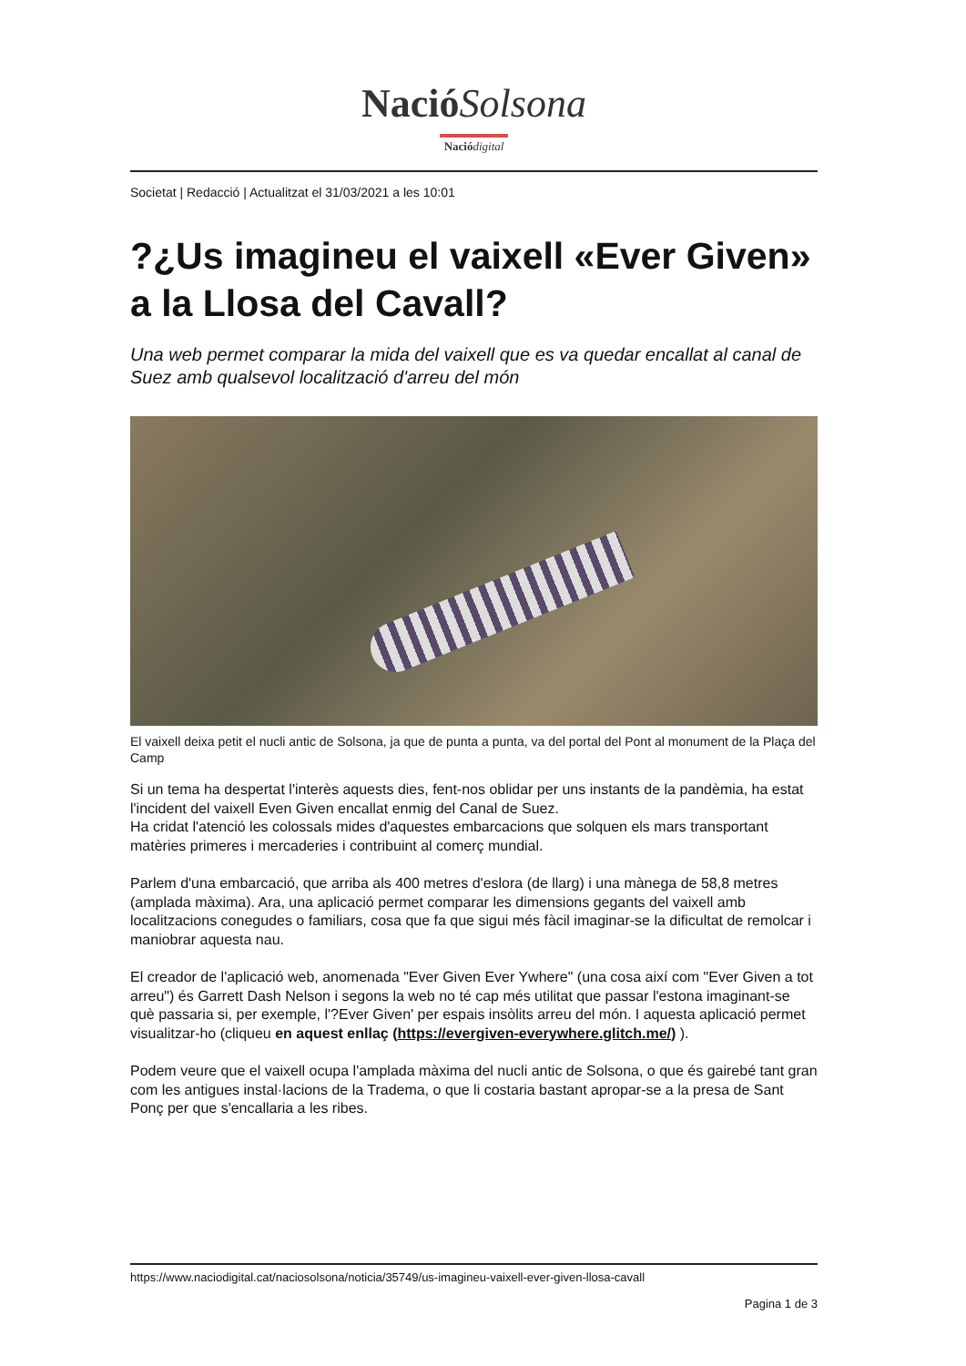NacióSolsona
Nació digital
Societat | Redacció | Actualitzat el 31/03/2021 a les 10:01
?¿Us imagineu el vaixell «Ever Given» a la Llosa del Cavall?
Una web permet comparar la mida del vaixell que es va quedar encallat al canal de Suez amb qualsevol localització d'arreu del món
El vaixell deixa petit el nucli antic de Solsona, ja que de punta a punta, va del portal del Pont al monument de la Plaça del Camp
Si un tema ha despertat l'interès aquests dies, fent-nos oblidar per uns instants de la pandèmia, ha estat l'incident del vaixell Even Given encallat enmig del Canal de Suez.
Ha cridat l'atenció les colossals mides d'aquestes embarcacions que solquen els mars transportant matèries primeres i mercaderies i contribuint al comerç mundial.
Parlem d'una embarcació, que arriba als 400 metres d'eslora (de llarg) i una mànega de 58,8 metres (amplada màxima). Ara, una aplicació permet comparar les dimensions gegants del vaixell amb localitzacions conegudes o familiars, cosa que fa que sigui més fàcil imaginar-se la dificultat de remolcar i maniobrar aquesta nau.
El creador de l'aplicació web, anomenada "Ever Given Ever Ywhere" (una cosa així com "Ever Given a tot arreu") és Garrett Dash Nelson i segons la web no té cap més utilitat que passar l'estona imaginant-se què passaria si, per exemple, l'?Ever Given' per espais insòlits arreu del món. I aquesta aplicació permet visualitzar-ho (cliqueu en aquest enllaç (https://evergiven-everywhere.glitch.me/) ).
Podem veure que el vaixell ocupa l'amplada màxima del nucli antic de Solsona, o que és gairebé tant gran com les antigues instal·lacions de la Tradema, o que li costaria bastant apropar-se a la presa de Sant Ponç per que s'encallaria a les ribes.
https://www.naciodigital.cat/naciosolsona/noticia/35749/us-imagineu-vaixell-ever-given-llosa-cavall
Pagina 1 de 3